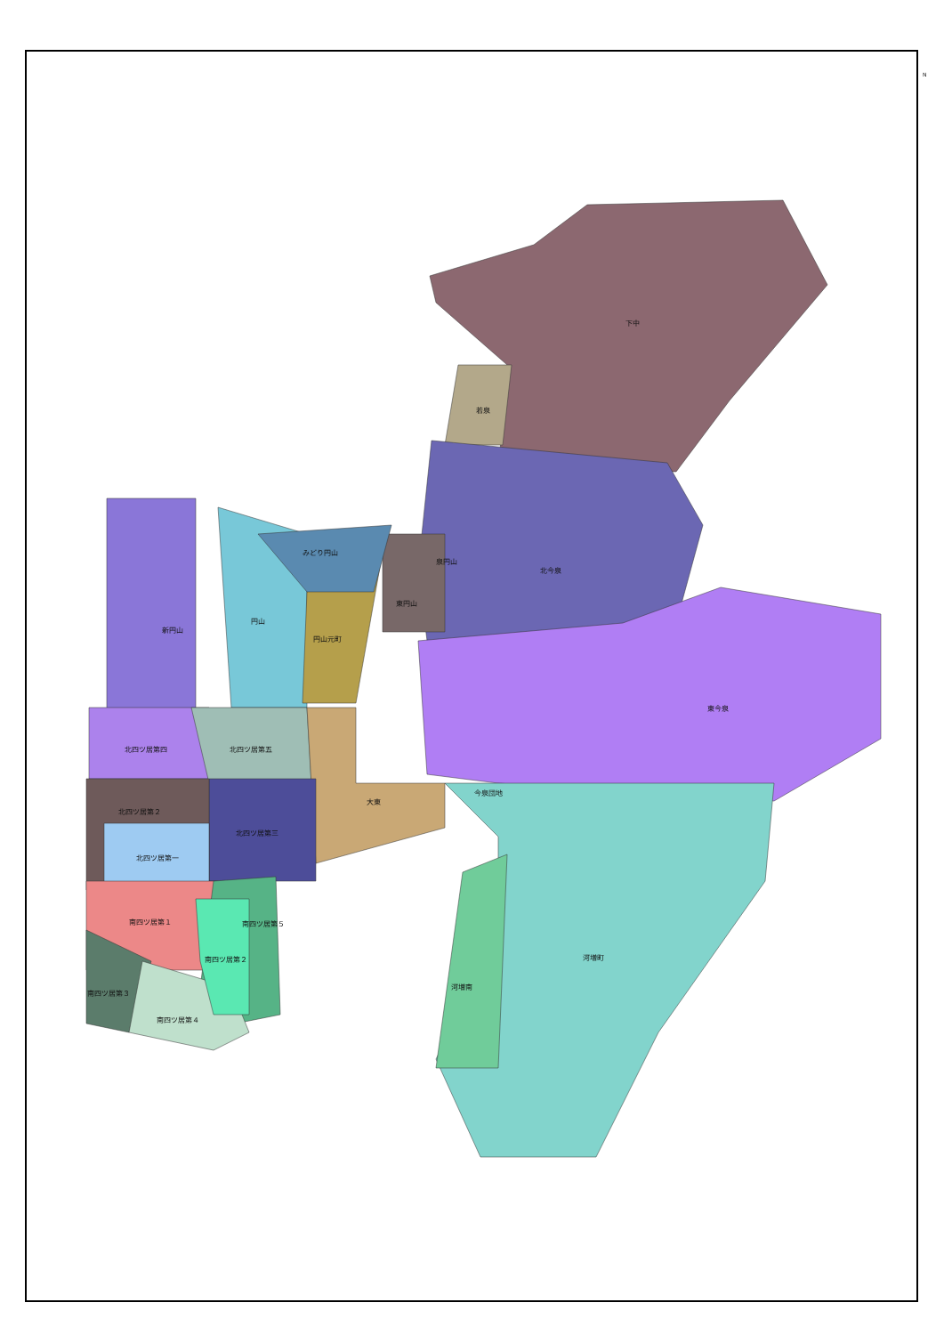下中
若泉
みどり円山
泉円山
北今泉
東円山
新円山
円山
円山元町
東今泉
北四ツ居第四 北四ツ居第五
今泉団地
大東
北四ツ居第２
北四ツ居第三
北四ツ居第一
南四ツ居第１ 南四ツ居第５
南四ツ居第２ 河増町
南四ツ居第３
河増南
南四ツ居第４
N